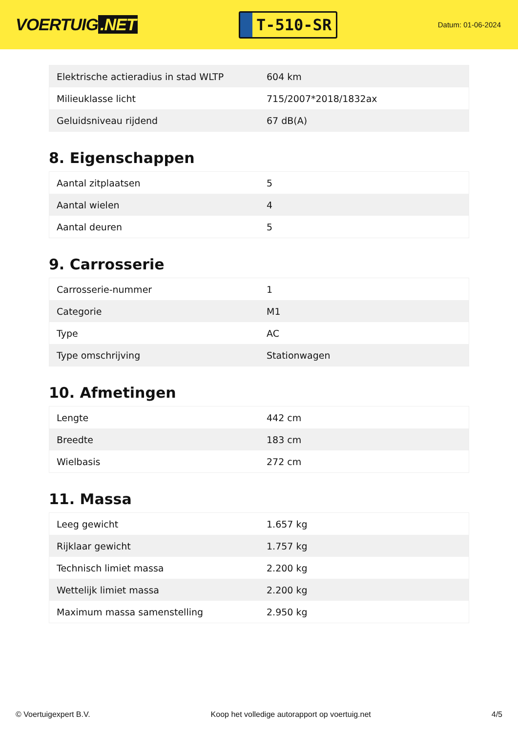VOERTUIG.NET
T-510-SR
Datum: 01-06-2024
| Elektrische actieradius in stad WLTP | 604 km |
| Milieuklasse licht | 715/2007*2018/1832ax |
| Geluidsniveau rijdend | 67 dB(A) |
8. Eigenschappen
| Aantal zitplaatsen | 5 |
| Aantal wielen | 4 |
| Aantal deuren | 5 |
9. Carrosserie
| Carrosserie-nummer | 1 |
| Categorie | M1 |
| Type | AC |
| Type omschrijving | Stationwagen |
10. Afmetingen
| Lengte | 442 cm |
| Breedte | 183 cm |
| Wielbasis | 272 cm |
11. Massa
| Leeg gewicht | 1.657 kg |
| Rijklaar gewicht | 1.757 kg |
| Technisch limiet massa | 2.200 kg |
| Wettelijk limiet massa | 2.200 kg |
| Maximum massa samenstelling | 2.950 kg |
© Voertuigexpert B.V. Koop het volledige autorapport op voertuig.net 4/5